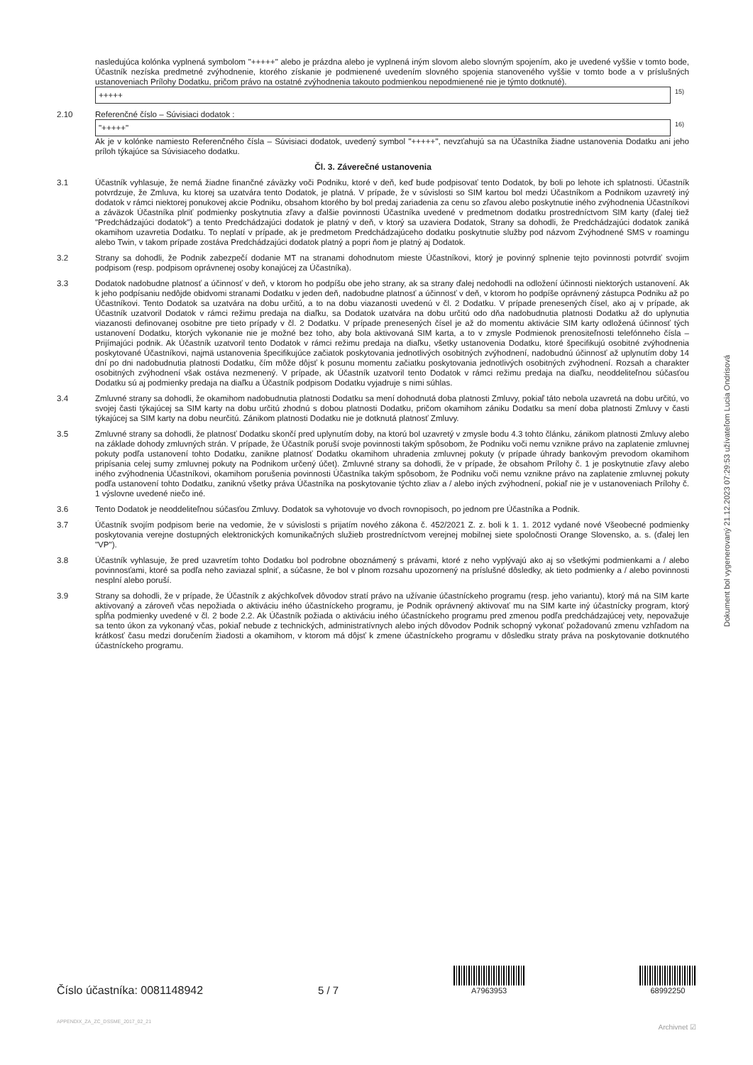nasledujúca kolónka vyplnená symbolom "+++++" alebo je prázdna alebo je vyplnená iným slovom alebo slovným spojením, ako je uvedené vyššie v tomto bode, Účastník nezíska predmetné zvýhodnenie, ktorého získanie je podmienené uvedením slovného spojenia stanoveného vyššie v tomto bode a v príslušných ustanoveniach Prílohy Dodatku, pričom právo na ostatné zvýhodnenia takouto podmienkou nepodmienené nie je týmto dotknuté).
+++++ 15)
2.10 Referenčné číslo – Súvisiaci dodatok :
"+++++" 16)
Ak je v kolónke namiesto Referenčného čísla – Súvisiaci dodatok, uvedený symbol "+++++", nevzťahujú sa na Účastníka žiadne ustanovenia Dodatku ani jeho príloh týkajúce sa Súvisiaceho dodatku.
Čl. 3. Záverečné ustanovenia
3.1 Účastník vyhlasuje, že nemá žiadne finančné záväzky voči Podniku, ktoré v deň, keď bude podpisovať tento Dodatok, by boli po lehote ich splatnosti. Účastník potvrdzuje, že Zmluva, ku ktorej sa uzatvára tento Dodatok, je platná. V prípade, že v súvislosti so SIM kartou bol medzi Účastníkom a Podnikom uzavretý iný dodatok v rámci niektorej ponukovej akcie Podniku, obsahom ktorého by bol predaj zariadenia za cenu so zľavou alebo poskytnutie iného zvýhodnenia Účastníkovi a záväzok Účastníka plniť podmienky poskytnutia zľavy a ďalšie povinnosti Účastníka uvedené v predmetnom dodatku prostredníctvom SIM karty (ďalej tiež "Predchádzajúci dodatok") a tento Predchádzajúci dodatok je platný v deň, v ktorý sa uzaviera Dodatok, Strany sa dohodli, že Predchádzajúci dodatok zaniká okamihom uzavretia Dodatku. To neplatí v prípade, ak je predmetom Predchádzajúceho dodatku poskytnutie služby pod názvom Zvýhodnené SMS v roamingu alebo Twin, v takom prípade zostáva Predchádzajúci dodatok platný a popri ňom je platný aj Dodatok.
3.2 Strany sa dohodli, že Podnik zabezpečí dodanie MT na stranami dohodnutom mieste Účastníkovi, ktorý je povinný splnenie tejto povinnosti potvrdiť svojim podpisom (resp. podpisom oprávnenej osoby konajúcej za Účastníka).
3.3 Dodatok nadobudne platnosť a účinnosť v deň, v ktorom ho podpíšu obe jeho strany, ak sa strany ďalej nedohodli na odložení účinnosti niektorých ustanovení. Ak k jeho podpísaniu nedôjde obidvomi stranami Dodatku v jeden deň, nadobudne platnosť a účinnosť v deň, v ktorom ho podpíše oprávnený zástupca Podniku až po Účastníkovi. Tento Dodatok sa uzatvára na dobu určitú, a to na dobu viazanosti uvedenú v čl. 2 Dodatku. V prípade prenesených čísel, ako aj v prípade, ak Účastník uzatvoril Dodatok v rámci režimu predaja na diaľku, sa Dodatok uzatvára na dobu určitú odo dňa nadobudnutia platnosti Dodatku až do uplynutia viazanosti definovanej osobitne pre tieto prípady v čl. 2 Dodatku. V prípade prenesených čísel je až do momentu aktivácie SIM karty odložená účinnosť tých ustanovení Dodatku, ktorých vykonanie nie je možné bez toho, aby bola aktivovaná SIM karta, a to v zmysle Podmienok prenositeľnosti telefónneho čísla – Prijímajúci podnik. Ak Účastník uzatvoril tento Dodatok v rámci režimu predaja na diaľku, všetky ustanovenia Dodatku, ktoré špecifikujú osobitné zvýhodnenia poskytované Účastníkovi, najmä ustanovenia špecifikujúce začiatok poskytovania jednotlivých osobitných zvýhodnení, nadobudnú účinnosť až uplynutím doby 14 dní po dni nadobudnutia platnosti Dodatku, čím môže dôjsť k posunu momentu začiatku poskytovania jednotlivých osobitných zvýhodnení. Rozsah a charakter osobitných zvýhodnení však ostáva nezmenený. V prípade, ak Účastník uzatvoril tento Dodatok v rámci režimu predaja na diaľku, neoddeliteľnou súčasťou Dodatku sú aj podmienky predaja na diaľku a Účastník podpisom Dodatku vyjadruje s nimi súhlas.
3.4 Zmluvné strany sa dohodli, že okamihom nadobudnutia platnosti Dodatku sa mení dohodnutá doba platnosti Zmluvy, pokiaľ táto nebola uzavretá na dobu určitú, vo svojej časti týkajúcej sa SIM karty na dobu určitú zhodnú s dobou platnosti Dodatku, pričom okamihom zániku Dodatku sa mení doba platnosti Zmluvy v časti týkajúcej sa SIM karty na dobu neurčitú. Zánikom platnosti Dodatku nie je dotknutá platnosť Zmluvy.
3.5 Zmluvné strany sa dohodli, že platnosť Dodatku skončí pred uplynutím doby, na ktorú bol uzavretý v zmysle bodu 4.3 tohto článku, zánikom platnosti Zmluvy alebo na základe dohody zmluvných strán. V prípade, že Účastník poruší svoje povinnosti takým spôsobom, že Podniku voči nemu vznikne právo na zaplatenie zmluvnej pokuty podľa ustanovení tohto Dodatku, zanikne platnosť Dodatku okamihom uhradenia zmluvnej pokuty (v prípade úhrady bankovým prevodom okamihom pripísania celej sumy zmluvnej pokuty na Podnikom určený účet). Zmluvné strany sa dohodli, že v prípade, že obsahom Prílohy č. 1 je poskytnutie zľavy alebo iného zvýhodnenia Účastníkovi, okamihom porušenia povinnosti Účastníka takým spôsobom, že Podniku voči nemu vznikne právo na zaplatenie zmluvnej pokuty podľa ustanovení tohto Dodatku, zaniknú všetky práva Účastníka na poskytovanie týchto zliav a / alebo iných zvýhodnení, pokiaľ nie je v ustanoveniach Prílohy č. 1 výslovne uvedené niečo iné.
3.6 Tento Dodatok je neoddeliteľnou súčasťou Zmluvy. Dodatok sa vyhotovuje vo dvoch rovnopisoch, po jednom pre Účastníka a Podnik.
3.7 Účastník svojím podpisom berie na vedomie, že v súvislosti s prijatím nového zákona č. 452/2021 Z. z. boli k 1. 1. 2012 vydané nové Všeobecné podmienky poskytovania verejne dostupných elektronických komunikačných služieb prostredníctvom verejnej mobilnej siete spoločnosti Orange Slovensko, a. s. (ďalej len "VP").
3.8 Účastník vyhlasuje, že pred uzavretím tohto Dodatku bol podrobne oboznámený s právami, ktoré z neho vyplývajú ako aj so všetkými podmienkami a / alebo povinnosťami, ktoré sa podľa neho zaviazal splniť, a súčasne, že bol v plnom rozsahu upozornený na príslušné dôsledky, ak tieto podmienky a / alebo povinnosti nesplní alebo poruší.
3.9 Strany sa dohodli, že v prípade, že Účastník z akýchkoľvek dôvodov stratí právo na užívanie účastníckeho programu (resp. jeho variantu), ktorý má na SIM karte aktivovaný a zároveň včas nepožiada o aktiváciu iného účastníckeho programu, je Podnik oprávnený aktivovať mu na SIM karte iný účastnícky program, ktorý spĺňa podmienky uvedené v čl. 2 bode 2.2. Ak Účastník požiada o aktiváciu iného účastníckeho programu pred zmenou podľa predchádzajúcej vety, nepovažuje sa tento úkon za vykonaný včas, pokiaľ nebude z technických, administratívnych alebo iných dôvodov Podnik schopný vykonať požadovanú zmenu vzhľadom na krátkosť času medzi doručením žiadosti a okamihom, v ktorom má dôjsť k zmene účastníckeho programu v dôsledku straty práva na poskytovanie dotknutého účastníckeho programu.
Dokument bol vygenerovaný 21.12.2023 07:29:53 užívateľom Lucia Ondrisová
Číslo účastníka: 0081148942
5 / 7
A7963953
68992250
APPENDIX_ZA_ZC_DSSME_2017_02_21
Archivnet ☑